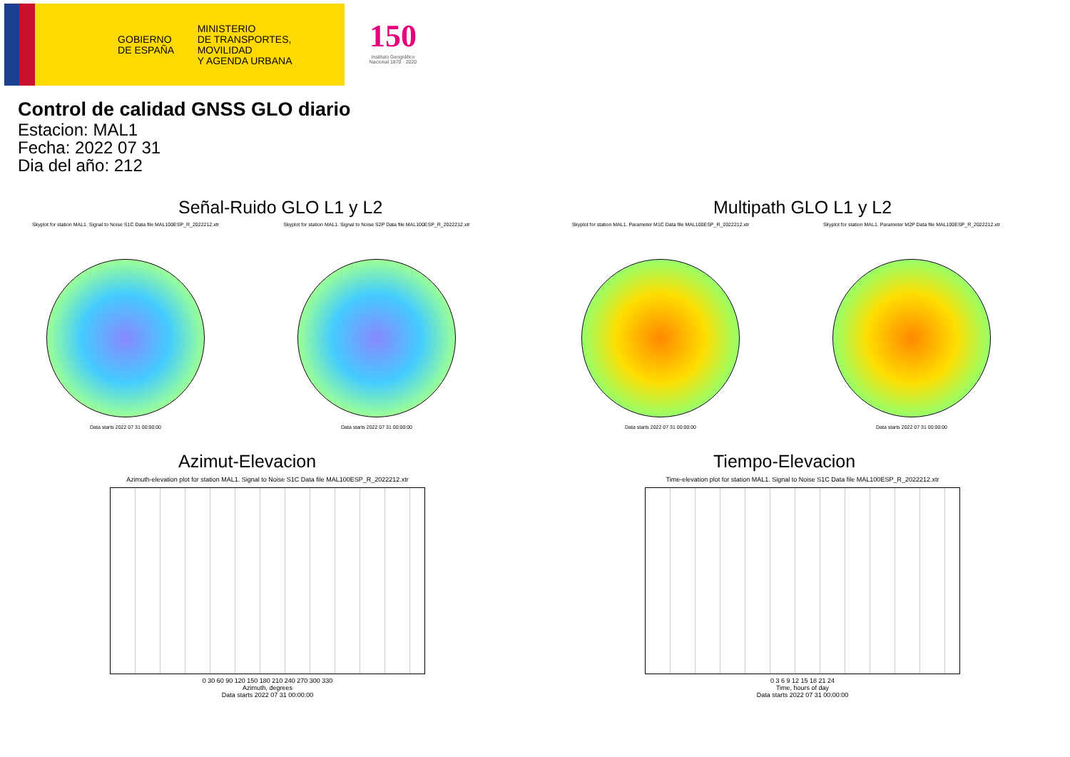GOBIERNO
DE ESPAÑA
MINISTERIO
DE TRANSPORTES, MOVILIDAD
Y AGENDA URBANA
150
Instituto Geográfico Nacional 1870 · 2020
Control de calidad GNSS GLO diario
Estacion: MAL1
Fecha: 2022 07 31
Dia del año: 212
Señal-Ruido GLO L1 y L2
Skyplot for station MAL1. Signal to Noise S1C Data file MAL100ESP_R_2022212.xtr
Data starts 2022 07 31 00:00:00
Skyplot for station MAL1. Signal to Noise S2P Data file MAL100ESP_R_2022212.xtr
Data starts 2022 07 31 00:00:00
Multipath GLO L1 y L2
Skyplot for station MAL1. Parameter M1C Data file MAL100ESP_R_2022212.xtr
Data starts 2022 07 31 00:00:00
Skyplot for station MAL1. Parameter M2P Data file MAL100ESP_R_2022212.xtr
Data starts 2022 07 31 00:00:00
Azimut-Elevacion
Azimuth-elevation plot for station MAL1. Signal to Noise S1C Data file MAL100ESP_R_2022212.xtr
0 30 60 90 120 150 180 210 240 270 300 330
Azimuth, degrees
Data starts 2022 07 31 00:00:00
Tiempo-Elevacion
Time-elevation plot for station MAL1. Signal to Noise S1C Data file MAL100ESP_R_2022212.xtr
0 3 6 9 12 15 18 21 24
Time, hours of day
Data starts 2022 07 31 00:00:00